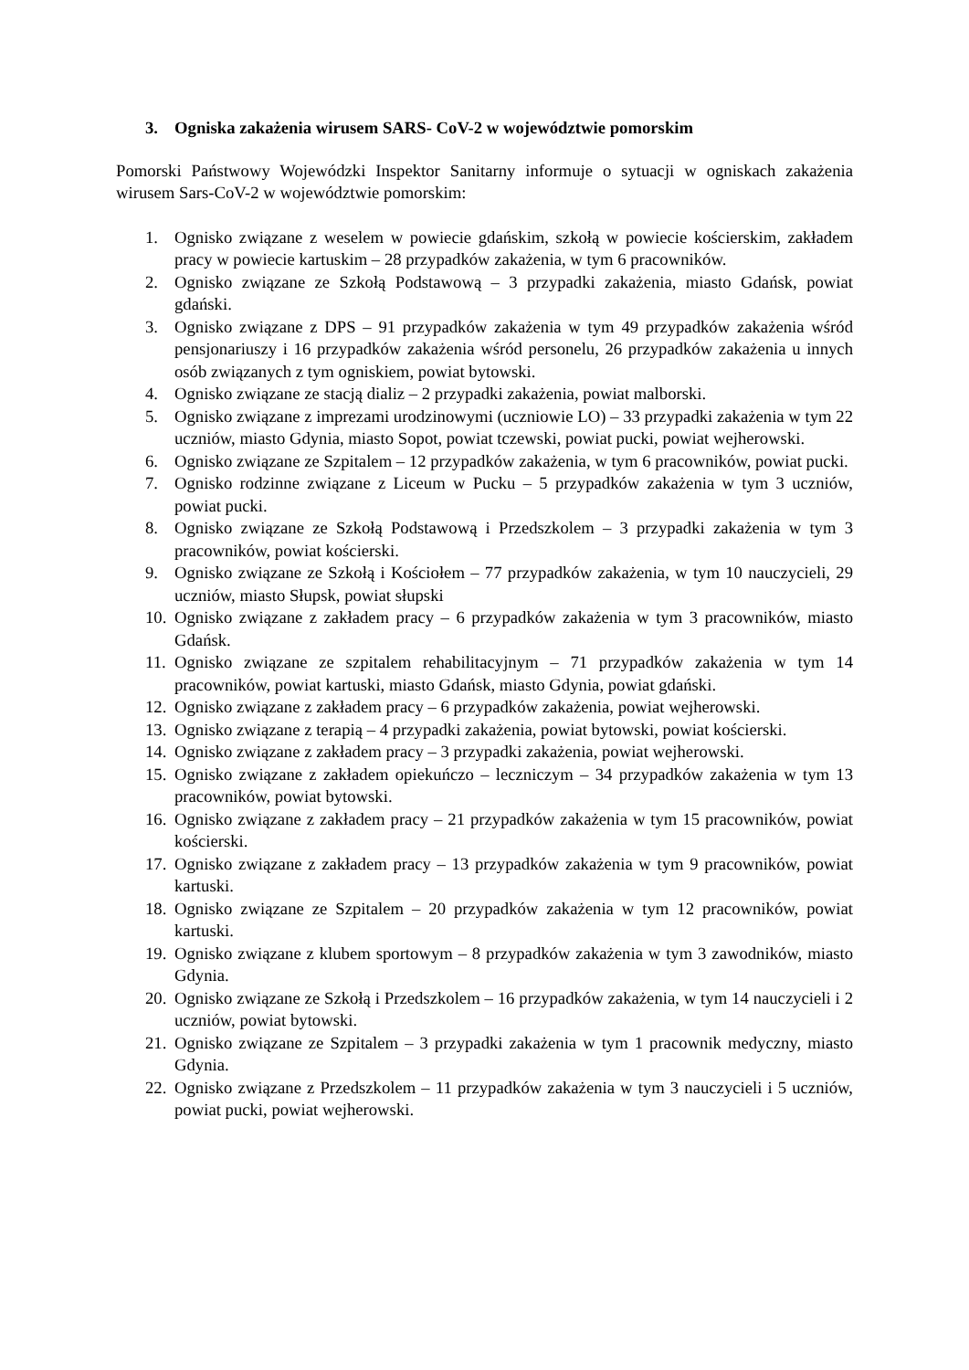3. Ogniska zakażenia wirusem SARS- CoV-2 w województwie pomorskim
Pomorski Państwowy Wojewódzki Inspektor Sanitarny informuje o sytuacji w ogniskach zakażenia wirusem Sars-CoV-2 w województwie pomorskim:
1. Ognisko związane z weselem w powiecie gdańskim, szkołą w powiecie kościerskim, zakładem pracy w powiecie kartuskim – 28 przypadków zakażenia, w tym 6 pracowników.
2. Ognisko związane ze Szkołą Podstawową – 3 przypadki zakażenia, miasto Gdańsk, powiat gdański.
3. Ognisko związane z DPS – 91 przypadków zakażenia w tym 49 przypadków zakażenia wśród pensjonariuszy i 16 przypadków zakażenia wśród personelu, 26 przypadków zakażenia u innych osób związanych z tym ogniskiem, powiat bytowski.
4. Ognisko związane ze stacją dializ – 2 przypadki zakażenia, powiat malborski.
5. Ognisko związane z imprezami urodzinowymi (uczniowie LO) – 33 przypadki zakażenia w tym 22 uczniów, miasto Gdynia, miasto Sopot, powiat tczewski, powiat pucki, powiat wejherowski.
6. Ognisko związane ze Szpitalem – 12 przypadków zakażenia, w tym 6 pracowników, powiat pucki.
7. Ognisko rodzinne związane z Liceum w Pucku – 5 przypadków zakażenia w tym 3 uczniów, powiat pucki.
8. Ognisko związane ze Szkołą Podstawową i Przedszkolem – 3 przypadki zakażenia w tym 3 pracowników, powiat kościerski.
9. Ognisko związane ze Szkołą i Kościołem – 77 przypadków zakażenia, w tym 10 nauczycieli, 29 uczniów, miasto Słupsk, powiat słupski
10. Ognisko związane z zakładem pracy – 6 przypadków zakażenia w tym 3 pracowników, miasto Gdańsk.
11. Ognisko związane ze szpitalem rehabilitacyjnym – 71 przypadków zakażenia w tym 14 pracowników, powiat kartuski, miasto Gdańsk, miasto Gdynia, powiat gdański.
12. Ognisko związane z zakładem pracy – 6 przypadków zakażenia, powiat wejherowski.
13. Ognisko związane z terapią – 4 przypadki zakażenia, powiat bytowski, powiat kościerski.
14. Ognisko związane z zakładem pracy – 3 przypadki zakażenia, powiat wejherowski.
15. Ognisko związane z zakładem opiekuńczo – leczniczym – 34 przypadków zakażenia w tym 13 pracowników, powiat bytowski.
16. Ognisko związane z zakładem pracy – 21 przypadków zakażenia w tym 15 pracowników, powiat kościerski.
17. Ognisko związane z zakładem pracy – 13 przypadków zakażenia w tym 9 pracowników, powiat kartuski.
18. Ognisko związane ze Szpitalem – 20 przypadków zakażenia w tym 12 pracowników, powiat kartuski.
19. Ognisko związane z klubem sportowym – 8 przypadków zakażenia w tym 3 zawodników, miasto Gdynia.
20. Ognisko związane ze Szkołą i Przedszkolem – 16 przypadków zakażenia, w tym 14 nauczycieli i 2 uczniów, powiat bytowski.
21. Ognisko związane ze Szpitalem – 3 przypadki zakażenia w tym 1 pracownik medyczny, miasto Gdynia.
22. Ognisko związane z Przedszkolem – 11 przypadków zakażenia w tym 3 nauczycieli i 5 uczniów, powiat pucki, powiat wejherowski.